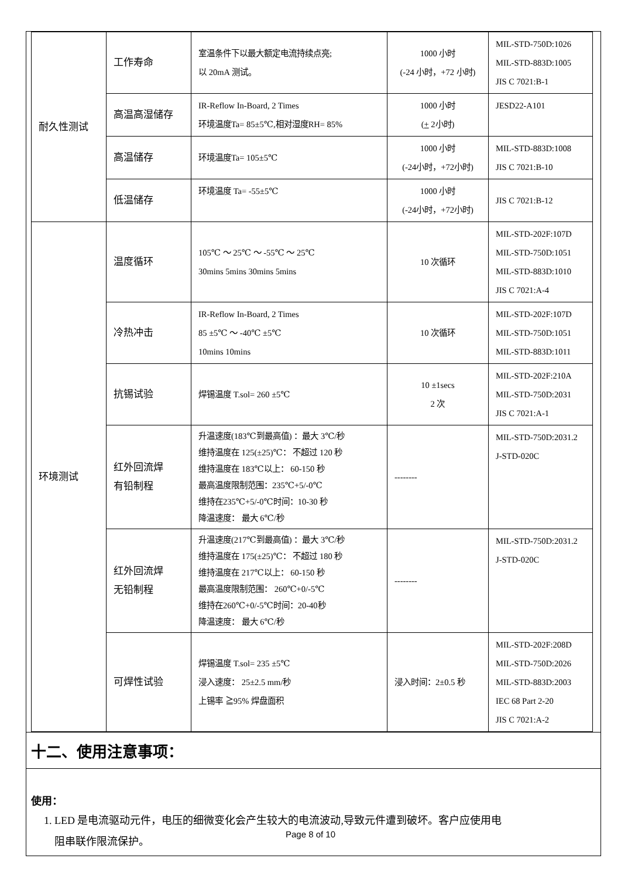| 耐久性测试 | 工作寿命 | 室温条件下以最大额定电流持续点亮; 以 20mA 测试。 | 1000 小时 (-24 小时，+72 小时) | MIL-STD-750D:1026 MIL-STD-883D:1005 JIS C 7021:B-1 |
| | 高温高湿储存 | IR-Reflow In-Board, 2 Times 环境温度Ta= 85±5℃,相对湿度RH= 85% | 1000 小时 ( + 2小时) | JESD22-A101 |
| | 高温储存 | 环境温度Ta= 105±5℃ | 1000 小时 (-24小时，+72小时) | MIL-STD-883D:1008 JIS C 7021:B-10 |
| | 低温储存 | 环境温度 Ta= -55±5℃ | 1000 小时 (-24小时，+72小时) | JIS C 7021:B-12 |
| 环境测试 | 温度循环 | 105℃ ～ 25℃ ～ -55℃ ～ 25℃ 30mins 5mins 30mins 5mins | 10 次循环 | MIL-STD-202F:107D MIL-STD-750D:1051 MIL-STD-883D:1010 JIS C 7021:A-4 |
| | 冷热冲击 | IR-Reflow In-Board, 2 Times 85 ±5℃ ～ -40℃ ±5℃ 10mins 10mins | 10 次循环 | MIL-STD-202F:107D MIL-STD-750D:1051 MIL-STD-883D:1011 |
| | 抗锡试验 | 焊锡温度 T.sol= 260 ±5℃ | 10 ±1secs 2 次 | MIL-STD-202F:210A MIL-STD-750D:2031 JIS C 7021:A-1 |
| | 红外回流焊 有铅制程 | 升温速度(183℃到最高值) ：最大 3℃/秒 维持温度在 125(±25)℃： 不超过 120 秒 维持温度在 183℃以上： 60-150 秒 最高温度限制范围：235℃+5/-0℃ 维持在235℃+5/-0℃时间：10-30 秒 降温速度： 最大 6℃/秒 | -------- | MIL-STD-750D:2031.2 J-STD-020C |
| | 红外回流焊 无铅制程 | 升温速度(217℃到最高值) ：最大 3℃/秒 维持温度在 175(±25)℃： 不超过 180 秒 维持温度在 217℃以上： 60-150 秒 最高温度限制范围： 260℃+0/-5℃ 维持在260℃+0/-5℃时间：20-40秒 降温速度： 最大 6℃/秒 | -------- | MIL-STD-750D:2031.2 J-STD-020C |
| | 可焊性试验 | 焊锡温度 T.sol= 235 ±5℃ 浸入速度： 25±2.5 mm/秒 上锡率 ≧95% 焊盘面积 | 浸入时间：2±0.5 秒 | MIL-STD-202F:208D MIL-STD-750D:2026 MIL-STD-883D:2003 IEC 68 Part 2-20 JIS C 7021:A-2 |
十二、使用注意事项：
使用：
1. LED 是电流驱动元件，电压的细微变化会产生较大的电流波动,导致元件遭到破坏。客户应使用电
阻串联作限流保护。
Page 8 of 10